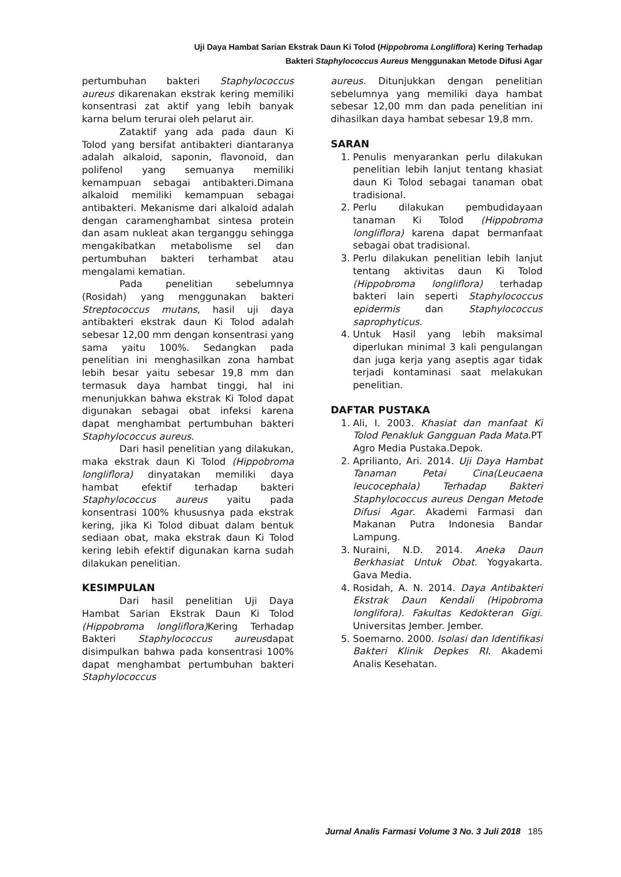Uji Daya Hambat Sarian Ekstrak Daun Ki Tolod (Hippobroma Longliflora) Kering Terhadap
Bakteri Staphylococcus Aureus Menggunakan Metode Difusi Agar
pertumbuhan bakteri Staphylococcus aureus dikarenakan ekstrak kering memiliki konsentrasi zat aktif yang lebih banyak karna belum terurai oleh pelarut air.
Zataktif yang ada pada daun Ki Tolod yang bersifat antibakteri diantaranya adalah alkaloid, saponin, flavonoid, dan polifenol yang semuanya memiliki kemampuan sebagai antibakteri.Dimana alkaloid memiliki kemampuan sebagai antibakteri. Mekanisme dari alkaloid adalah dengan caramenghambat sintesa protein dan asam nukleat akan terganggu sehingga mengakibatkan metabolisme sel dan pertumbuhan bakteri terhambat atau mengalami kematian.
Pada penelitian sebelumnya (Rosidah) yang menggunakan bakteri Streptococcus mutans, hasil uji daya antibakteri ekstrak daun Ki Tolod adalah sebesar 12,00 mm dengan konsentrasi yang sama yaitu 100%. Sedangkan pada penelitian ini menghasilkan zona hambat lebih besar yaitu sebesar 19,8 mm dan termasuk daya hambat tinggi, hal ini menunjukkan bahwa ekstrak Ki Tolod dapat digunakan sebagai obat infeksi karena dapat menghambat pertumbuhan bakteri Staphylococcus aureus.
Dari hasil penelitian yang dilakukan, maka ekstrak daun Ki Tolod (Hippobroma longliflora) dinyatakan memiliki daya hambat efektif terhadap bakteri Staphylococcus aureus yaitu pada konsentrasi 100% khususnya pada ekstrak kering, jika Ki Tolod dibuat dalam bentuk sediaan obat, maka ekstrak daun Ki Tolod kering lebih efektif digunakan karna sudah dilakukan penelitian.
KESIMPULAN
Dari hasil penelitian Uji Daya Hambat Sarian Ekstrak Daun Ki Tolod (Hippobroma longliflora) Kering Terhadap Bakteri Staphylococcus aureusdapat disimpulkan bahwa pada konsentrasi 100% dapat menghambat pertumbuhan bakteri Staphylococcus
aureus. Ditunjukkan dengan penelitian sebelumnya yang memiliki daya hambat sebesar 12,00 mm dan pada penelitian ini dihasilkan daya hambat sebesar 19,8 mm.
SARAN
1. Penulis menyarankan perlu dilakukan penelitian lebih lanjut tentang khasiat daun Ki Tolod sebagai tanaman obat tradisional.
2. Perlu dilakukan pembudidayaan tanaman Ki Tolod (Hippobroma longliflora) karena dapat bermanfaat sebagai obat tradisional.
3. Perlu dilakukan penelitian lebih lanjut tentang aktivitas daun Ki Tolod (Hippobroma longliflora) terhadap bakteri lain seperti Staphylococcus epidermis dan Staphylococcus saprophyticus.
4. Untuk Hasil yang lebih maksimal diperlukan minimal 3 kali pengulangan dan juga kerja yang aseptis agar tidak terjadi kontaminasi saat melakukan penelitian.
DAFTAR PUSTAKA
1. Ali, I. 2003. Khasiat dan manfaat Ki Tolod Penakluk Gangguan Pada Mata.PT Agro Media Pustaka.Depok.
2. Aprilianto, Ari. 2014. Uji Daya Hambat Tanaman Petai Cina(Leucaena leucocephala) Terhadap Bakteri Staphylococcus aureus Dengan Metode Difusi Agar. Akademi Farmasi dan Makanan Putra Indonesia Bandar Lampung.
3. Nuraini, N.D. 2014. Aneka Daun Berkhasiat Untuk Obat. Yogyakarta. Gava Media.
4. Rosidah, A. N. 2014. Daya Antibakteri Ekstrak Daun Kendali (Hipobroma longlifora). Fakultas Kedokteran Gigi. Universitas Jember. Jember.
5. Soemarno. 2000. Isolasi dan Identifikasi Bakteri Klinik Depkes RI. Akademi Analis Kesehatan.
Jurnal Analis Farmasi Volume 3 No. 3 Juli 2018 185